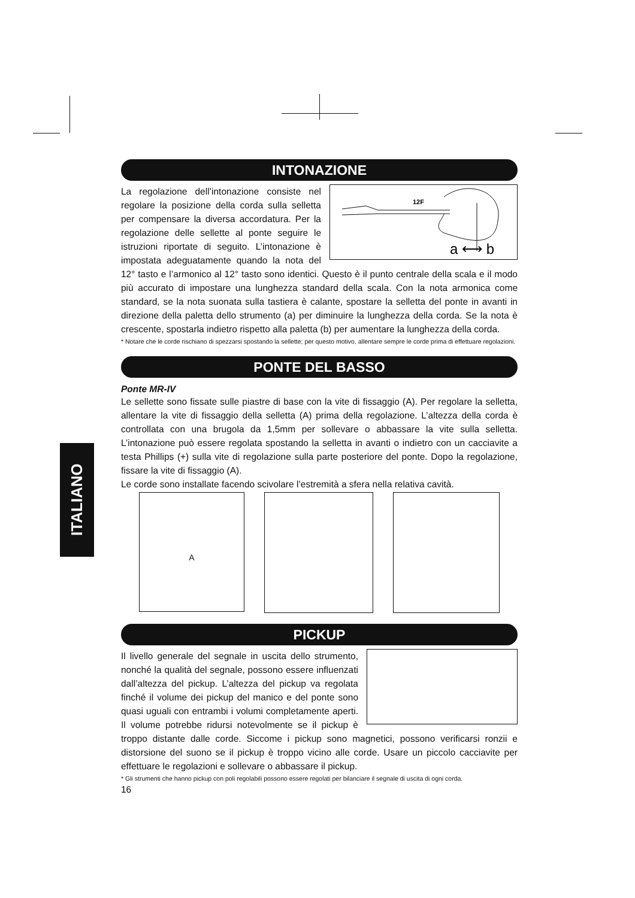ITALIANO
INTONAZIONE
12F
a ⟷ b
La regolazione dell’intonazione consiste nel regolare la posizione della corda sulla selletta per compensare la diversa accordatura. Per la regolazione delle sellette al ponte seguire le istruzioni riportate di seguito. L’intonazione è impostata adeguatamente quando la nota del 12° tasto e l’armonico al 12° tasto sono identici. Questo è il punto centrale della scala e il modo più accurato di impostare una lunghezza standard della scala. Con la nota armonica come standard, se la nota suonata sulla tastiera è calante, spostare la selletta del ponte in avanti in direzione della paletta dello strumento (a) per diminuire la lunghezza della corda. Se la nota è crescente, spostarla indietro rispetto alla paletta (b) per aumentare la lunghezza della corda.
* Notare che le corde rischiano di spezzarsi spostando la sellette; per questo motivo, allentare sempre le corde prima di effettuare regolazioni.
PONTE DEL BASSO
Ponte MR-IV
Le sellette sono fissate sulle piastre di base con la vite di fissaggio (A). Per regolare la selletta, allentare la vite di fissaggio della selletta (A) prima della regolazione. L’altezza della corda è controllata con una brugola da 1,5mm per sollevare o abbassare la vite sulla selletta. L’intonazione può essere regolata spostando la selletta in avanti o indietro con un cacciavite a testa Phillips (+) sulla vite di regolazione sulla parte posteriore del ponte. Dopo la regolazione, fissare la vite di fissaggio (A).
Le corde sono installate facendo scivolare l’estremità a sfera nella relativa cavità.
A
PICKUP
Il livello generale del segnale in uscita dello strumento, nonché la qualità del segnale, possono essere influenzati dall’altezza del pickup. L’altezza del pickup va regolata finché il volume dei pickup del manico e del ponte sono quasi uguali con entrambi i volumi completamente aperti. Il volume potrebbe ridursi notevolmente se il pickup è troppo distante dalle corde. Siccome i pickup sono magnetici, possono verificarsi ronzii e distorsione del suono se il pickup è troppo vicino alle corde. Usare un piccolo cacciavite per effettuare le regolazioni e sollevare o abbassare il pickup.
* Gli strumenti che hanno pickup con poli regolabili possono essere regolati per bilanciare il segnale di uscita di ogni corda.
16